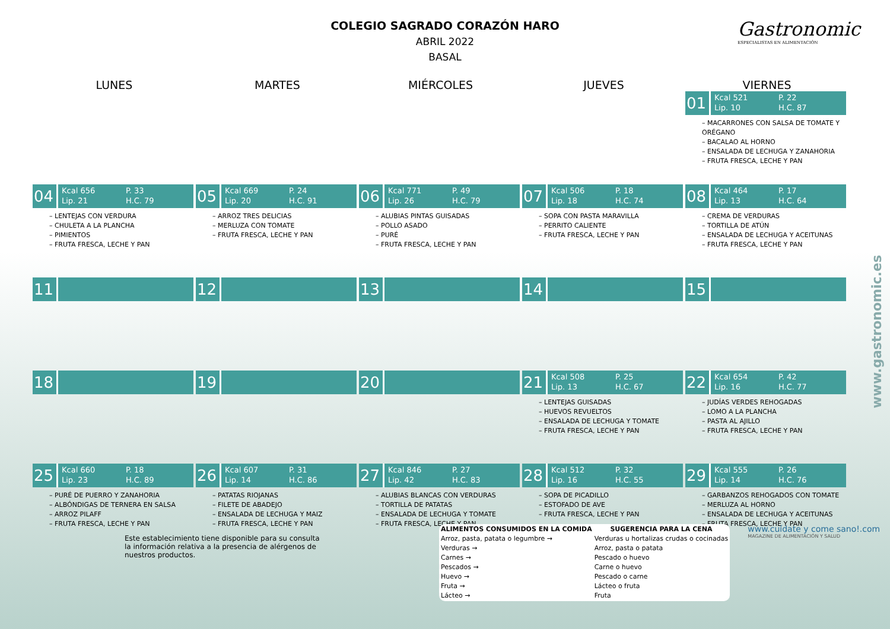Gastronomic
ESPECIALISTAS EN ALIMENTACIÓN
COLEGIO SAGRADO CORAZÓN HARO
ABRIL 2022
BASAL
LUNES
MARTES
MIÉRCOLES
JUEVES
VIERNES
01
Kcal 521 P. 22 Lip. 10 H.C. 87
– MACARRONES CON SALSA DE TOMATE Y ORÉGANO
– BACALAO AL HORNO
– ENSALADA DE LECHUGA Y ZANAHORIA
– FRUTA FRESCA, LECHE Y PAN
04
Kcal 656 P. 33 Lip. 21 H.C. 79
– LENTEJAS CON VERDURA
– CHULETA A LA PLANCHA
– PIMIENTOS
– FRUTA FRESCA, LECHE Y PAN
05
Kcal 669 P. 24 Lip. 20 H.C. 91
– ARROZ TRES DELICIAS
– MERLUZA CON TOMATE
– FRUTA FRESCA, LECHE Y PAN
06
Kcal 771 P. 49 Lip. 26 H.C. 79
– ALUBIAS PINTAS GUISADAS
– POLLO ASADO
– PURÉ
– FRUTA FRESCA, LECHE Y PAN
07
Kcal 506 P. 18 Lip. 18 H.C. 74
– SOPA CON PASTA MARAVILLA
– PERRITO CALIENTE
– FRUTA FRESCA, LECHE Y PAN
08
Kcal 464 P. 17 Lip. 13 H.C. 64
– CREMA DE VERDURAS
– TORTILLA DE ATÚN
– ENSALADA DE LECHUGA Y ACEITUNAS
– FRUTA FRESCA, LECHE Y PAN
11
12
13
14
15
18
19
20
21
Kcal 508 P. 25 Lip. 13 H.C. 67
– LENTEJAS GUISADAS
– HUEVOS REVUELTOS
– ENSALADA DE LECHUGA Y TOMATE
– FRUTA FRESCA, LECHE Y PAN
22
Kcal 654 P. 42 Lip. 16 H.C. 77
– JUDÍAS VERDES REHOGADAS
– LOMO A LA PLANCHA
– PASTA AL AJILLO
– FRUTA FRESCA, LECHE Y PAN
25
Kcal 660 P. 18 Lip. 23 H.C. 89
– PURÉ DE PUERRO Y ZANAHORIA
– ALBÓNDIGAS DE TERNERA EN SALSA
– ARROZ PILAFF
– FRUTA FRESCA, LECHE Y PAN
26
Kcal 607 P. 31 Lip. 14 H.C. 86
– PATATAS RIOJANAS
– FILETE DE ABADEJO
– ENSALADA DE LECHUGA Y MAIZ
– FRUTA FRESCA, LECHE Y PAN
27
Kcal 846 P. 27 Lip. 42 H.C. 83
– ALUBIAS BLANCAS CON VERDURAS
– TORTILLA DE PATATAS
– ENSALADA DE LECHUGA Y TOMATE
– FRUTA FRESCA, LECHE Y PAN
28
Kcal 512 P. 32 Lip. 16 H.C. 55
– SOPA DE PICADILLO
– ESTOFADO DE AVE
– FRUTA FRESCA, LECHE Y PAN
29
Kcal 555 P. 26 Lip. 14 H.C. 76
– GARBANZOS REHOGADOS CON TOMATE
– MERLUZA AL HORNO
– ENSALADA DE LECHUGA Y ACEITUNAS
– FRUTA FRESCA, LECHE Y PAN
Este establecimiento tiene disponible para su consulta la información relativa a la presencia de alérgenos de nuestros productos.
| ALIMENTOS CONSUMIDOS EN LA COMIDA | SUGERENCIA PARA LA CENA |
| --- | --- |
| Arroz, pasta, patata o legumbre → | Verduras u hortalizas crudas o cocinadas |
| Verduras → | Arroz, pasta o patata |
| Carnes → | Pescado o huevo |
| Pescados → | Carne o huevo |
| Huevo → | Pescado o carne |
| Fruta → | Lácteo o fruta |
| Lácteo → | Fruta |
www.cuídate y come sano!.com
MAGAZINE DE ALIMENTACIÓN Y SALUD
www.gastronomic.es